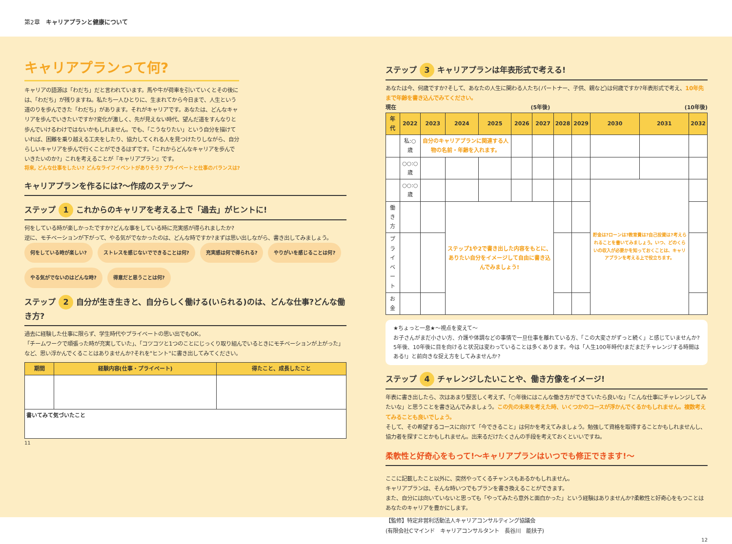第2章　キャリアプランと健康について
キャリアプランって何?
キャリアの語源は「わだち」だと言われています。馬や牛が荷車を引いていくとその後には、「わだち」が残りますね。私たち一人ひとりに、生まれてから今日まで、人生という道のりを歩んできた「わだち」があります。それがキャリアです。あなたは、どんなキャリアを歩んでいきたいですか?変化が激しく、先が見えない時代、望んだ道をすんなりと歩んでいけるわけではないかもしれません。でも、「こうなりたい」という自分を描けていれば、困難を乗り越える工夫をしたり、協力してくれる人を見つけたりしながら、自分らしいキャリアを歩んで行くことができるはずです。「これからどんなキャリアを歩んでいきたいのか?」これを考えることが『キャリアプラン』です。
将来, どんな仕事をしたい? どんなライフイベントがありそう? プライベートと仕事のバランスは?
キャリアプランを作るには?〜作成のステップ〜
ステップ 1 これからのキャリアを考える上で「過去」がヒントに!
何をしている時が楽しかったですか?どんな事をしている時に充実感が得られましたか?
逆に、モチベーションが下がって、やる気がでなかったのは、どんな時ですか?まずは思い出しながら、書き出してみましょう。
何をしている時が楽しい? ストレスを感じないでできることは何? 充実感は何で得られる? やりがいを感じることは何? やる気がでないのはどんな時? 得意だと思うことは何?
ステップ 2 自分が生き生きと、自分らしく働ける(いられる)のは、どんな仕事?どんな働き方?
過去に経験した仕事に限らず、学生時代やプライベートの思い出でもOK。
「チームワークで頑張った時が充実していた」、「コツコツと1つのことにじっくり取り組んでいるときにモチベーションが上がった」など、思い浮かんでくることはありませんか?それを"ヒント"に書き出してみてください。
| 期間 | 経験内容(仕事・プライベート) | 得たこと、成長したこと |
| --- | --- | --- |
| 書いてみて気づいたこと | | |
11
ステップ 3 キャリアプランは年表形式で考える!
あなたは今、何歳ですか?そして、あなたの人生に関わる人たち(パートナー、子供、親など)は何歳ですか?年表形式で考え、10年先まで年齢を書き込んでみてください。
現在 (5年後) (10年後)
| 年代 | 2022 | 2023 | 2024 | 2025 | 2026 | 2027 | 2028 | 2029 | 2030 | 2031 | 2032 |
| --- | --- | --- | --- | --- | --- | --- | --- | --- | --- | --- | --- |
| | 私:○歳 | 自分のキャリアプランに関連する人物の名前・年齢を入れます。 | | | | | | | | | |
| | ○○:○歳 | | | | | | | | | | |
| | ○○:○歳 | | | | | | | | 貯金は?ローンは?教育費は?自己投資は?考えられることを書いてみましょう。いつ、どのくらいの収入が必要かを知っておくことは、キャリアプランを考える上で役立ちます。 | | |
| 働き方 | | | ステップ1や2で書き出した内容をもとに、ありたい自分をイメージして自由に書き込んでみましょう! | | | | | | | | |
| プライベート | | | | | | | | | | | |
| お金 | | | | | | | | | | | |
★ちょっと一息★〜視点を変えて〜
お子さんがまだ小さい方、介護や体調などの事情で一旦仕事を離れている方、「この大変さがずっと続く」と感じていませんか?　5年後、10年後に目を向けると状況は変わっていることは多くあります。今は「人生100年時代!まだまだチャレンジする時間はある!」と前向きな捉え方をしてみませんか?
ステップ 4 チャレンジしたいことや、働き方像をイメージ!
年表に書き出したら、次はあまり堅苦しく考えず、「○年後にはこんな働き方ができていたら良いな」「こんな仕事にチャレンジしてみたいな」と思うことを書き込んでみましょう。この先の未来を考えた時、いくつかのコースが浮かんでくるかもしれません。複数考えてみることも良いでしょう。
そして、その希望するコースに向けて「今できること」は何かを考えてみましょう。勉強して資格を取得することかもしれませんし、協力者を探すことかもしれません。出来るだけたくさんの手段を考えておくといいですね。
柔軟性と好奇心をもって!〜キャリアプランはいつでも修正できます!〜
ここに記載したこと以外に、突然やってくるチャンスもあるかもしれません。
キャリアプランは、そんな時いつでもプランを書き換えることができます。
また、自分には向いていないと思っても「やってみたら意外と面白かった」という経験はありませんか?柔軟性と好奇心をもつことはあなたのキャリアを豊かにします。
【監修】特定非営利活動法人キャリアコンサルティング協議会
(有限会社Cマインド　キャリアコンサルタント　長谷川　能扶子)
12